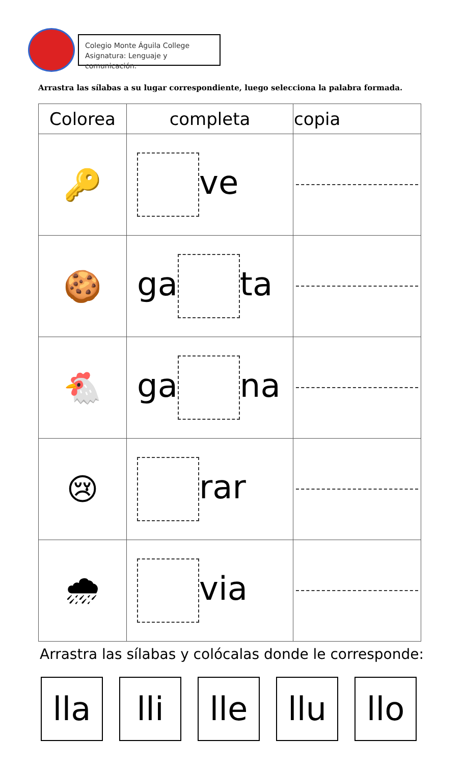Colegio Monte Águila College
Asignatura: Lenguaje y comunicación.
Arrastra las sílabas a su lugar correspondiente, luego selecciona la palabra formada.
| Colorea | completa | copia |
| --- | --- | --- |
| 🔑 | ve | |
| 🍪 | ga ta | |
| 🐔 | ga na | |
| 😢 | rar | |
| 🌧 | via | |
Arrastra las sílabas y colócalas donde le corresponde:
lla lli lle llu llo